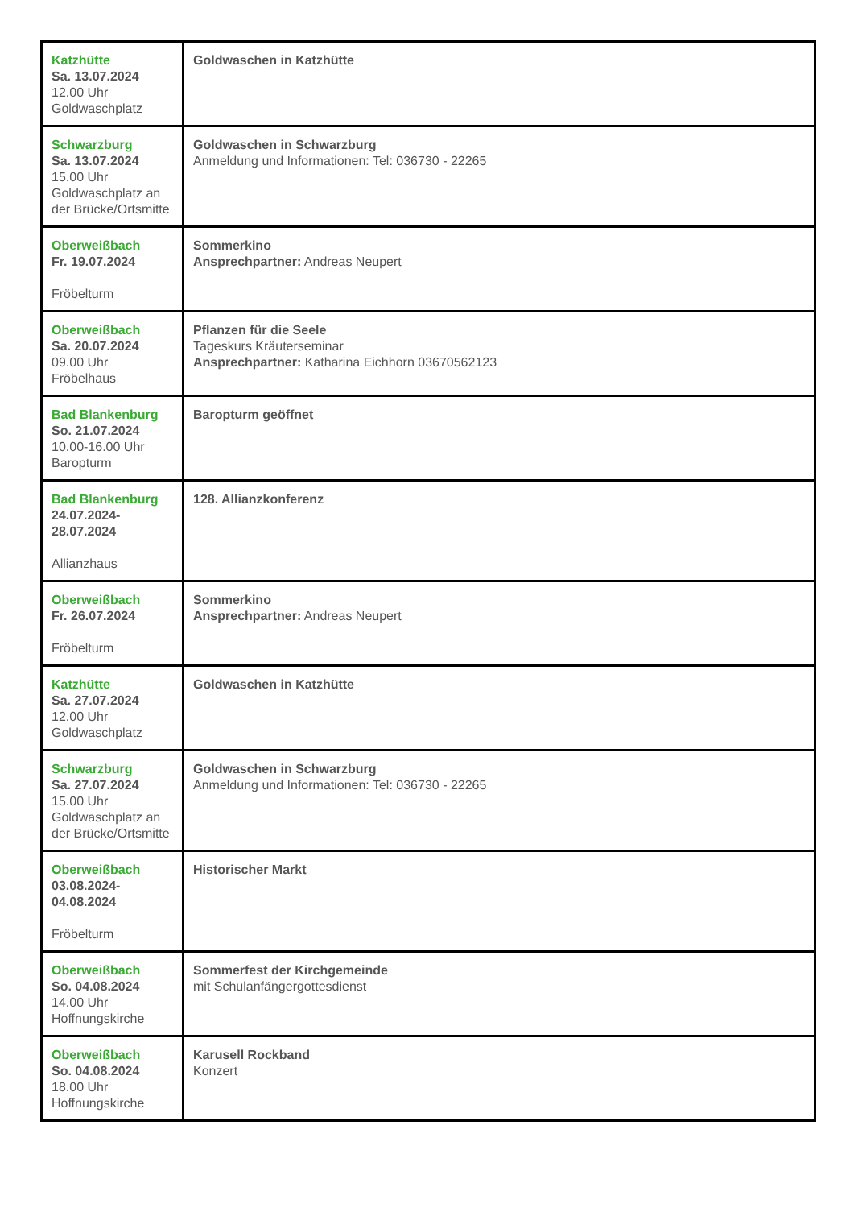| Katzhütte Sa. 13.07.2024 12.00 Uhr Goldwaschplatz | Goldwaschen in Katzhütte |
| Schwarzburg Sa. 13.07.2024 15.00 Uhr Goldwaschplatz an der Brücke/Ortsmitte | Goldwaschen in Schwarzburg Anmeldung und Informationen: Tel: 036730 - 22265 |
| Oberweißbach Fr. 19.07.2024 Fröbelturm | Sommerkino Ansprechpartner: Andreas Neupert |
| Oberweißbach Sa. 20.07.2024 09.00 Uhr Fröbelhaus | Pflanzen für die Seele Tageskurs Kräuterseminar Ansprechpartner: Katharina Eichhorn 03670562123 |
| Bad Blankenburg So. 21.07.2024 10.00-16.00 Uhr Baropturm | Baropturm geöffnet |
| Bad Blankenburg 24.07.2024- 28.07.2024 Allianzhaus | 128. Allianzkonferenz |
| Oberweißbach Fr. 26.07.2024 Fröbelturm | Sommerkino Ansprechpartner: Andreas Neupert |
| Katzhütte Sa. 27.07.2024 12.00 Uhr Goldwaschplatz | Goldwaschen in Katzhütte |
| Schwarzburg Sa. 27.07.2024 15.00 Uhr Goldwaschplatz an der Brücke/Ortsmitte | Goldwaschen in Schwarzburg Anmeldung und Informationen: Tel: 036730 - 22265 |
| Oberweißbach 03.08.2024- 04.08.2024 Fröbelturm | Historischer Markt |
| Oberweißbach So. 04.08.2024 14.00 Uhr Hoffnungskirche | Sommerfest der Kirchgemeinde mit Schulanfängergottesdienst |
| Oberweißbach So. 04.08.2024 18.00 Uhr Hoffnungskirche | Karusell Rockband Konzert |